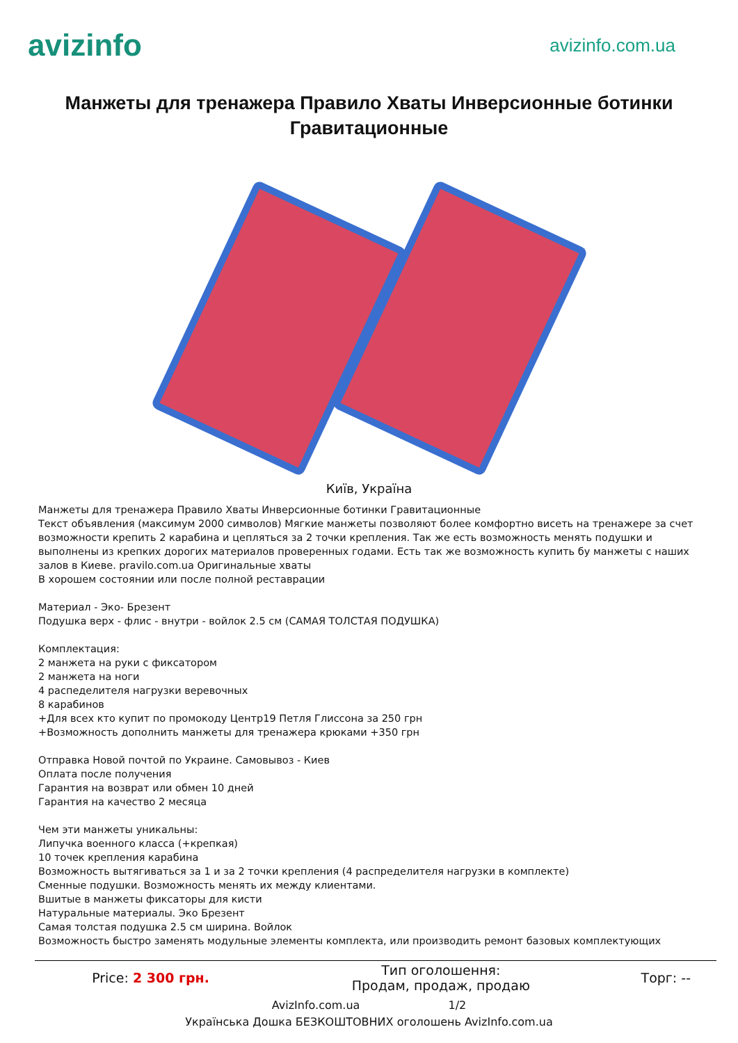avizinfo
avizinfo.com.ua
Манжеты для тренажера Правило Хваты Инверсионные ботинки Гравитационные
Київ, Україна
Манжеты для тренажера Правило Хваты Инверсионные ботинки Гравитационные
Текст объявления (максимум 2000 символов) Мягкие манжеты позволяют более комфортно висеть на тренажере за счет возможности крепить 2 карабина и цепляться за 2 точки крепления. Так же есть возможность менять подушки и выполнены из крепких дорогих материалов проверенных годами. Есть так же возможность купить бу манжеты с наших залов в Киеве. pravilo.com.ua Оригинальные хваты
В хорошем состоянии или после полной реставрации
Материал - Эко- Брезент
Подушка верх - флис - внутри - войлок 2.5 см (САМАЯ ТОЛСТАЯ ПОДУШКА)
Комплектация:
2 манжета на руки с фиксатором
2 манжета на ноги
4 распеделителя нагрузки веревочных
8 карабинов
+Для всех кто купит по промокоду Центр19 Петля Глиссона за 250 грн
+Возможность дополнить манжеты для тренажера крюками +350 грн
Отправка Новой почтой по Украине. Самовывоз - Киев
Оплата после получения
Гарантия на возврат или обмен 10 дней
Гарантия на качество 2 месяца
Чем эти манжеты уникальны:
Липучка военного класса (+крепкая)
10 точек крепления карабина
Возможность вытягиваться за 1 и за 2 точки крепления (4 распределителя нагрузки в комплекте)
Сменные подушки. Возможность менять их между клиентами.
Вшитые в манжеты фиксаторы для кисти
Натуральные материалы. Эко Брезент
Самая толстая подушка 2.5 см ширина. Войлок
Возможность быстро заменять модульные элементы комплекта, или производить ремонт базовых комплектующих
| Price: 2 300 грн. | Тип оголошення: Продам, продаж, продаю | Торг: -- |
AvizInfo.com.ua 1/2
Українська Дошка БЕЗКОШТОВНИХ оголошень AvizInfo.com.ua